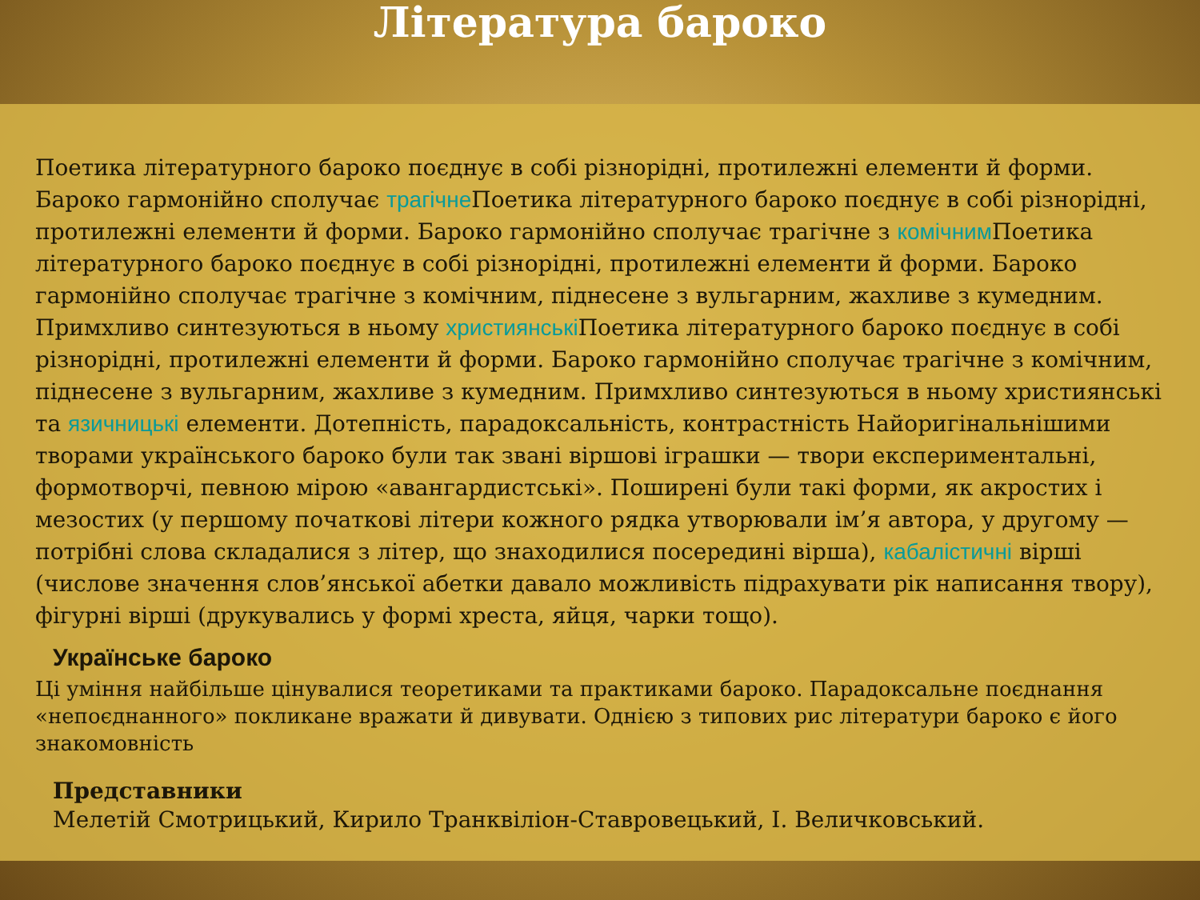Література бароко
Поетика літературного бароко поєднує в собі різнорідні, протилежні елементи й форми. Бароко гармонійно сполучає трагічне Поетика літературного бароко поєднує в собі різнорідні, протилежні елементи й форми. Бароко гармонійно сполучає трагічне з комічним Поетика літературного бароко поєднує в собі різнорідні, протилежні елементи й форми. Бароко гармонійно сполучає трагічне з комічним, піднесене з вульгарним, жахливе з кумедним. Примхливо синтезуються в ньому християнські Поетика літературного бароко поєднує в собі різнорідні, протилежні елементи й форми. Бароко гармонійно сполучає трагічне з комічним, піднесене з вульгарним, жахливе з кумедним. Примхливо синтезуються в ньому християнські та язичницькі елементи. Дотепність, парадоксальність, контрастність Найоригінальнішими творами українського бароко були так звані віршові іграшки — твори експериментальні, формотворчі, певною мірою «авангардистські». Поширені були такі форми, як акростих і мезостих (у першому початкові літери кожного рядка утворювали ім’я автора, у другому — потрібні слова складалися з літер, що знаходилися посередині вірша), кабалістичні вірші (числове значення слов’янської абетки давало можливість підрахувати рік написання твору), фігурні вірші (друкувались у формі хреста, яйця, чарки тощо).
Українське бароко
Ці уміння найбільше цінувалися теоретиками та практиками бароко. Парадоксальне поєднання «непоєднанного» покликане вражати й дивувати. Однією з типових рис літератури бароко є його знакомовність
Представники
Мелетій Смотрицький, Кирило Транквіліон-Ставровецький, І. Величковський.